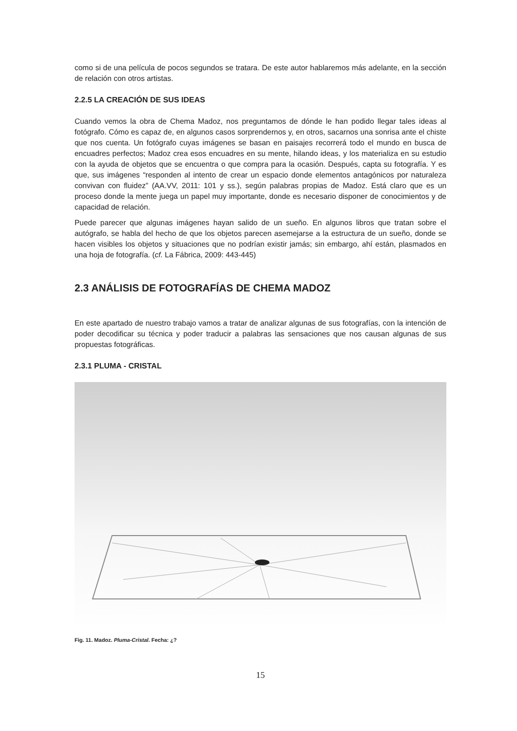como si de una película de pocos segundos se tratara. De este autor hablaremos más adelante, en la sección de relación con otros artistas.
2.2.5 LA CREACIÓN DE SUS IDEAS
Cuando vemos la obra de Chema Madoz, nos preguntamos de dónde le han podido llegar tales ideas al fotógrafo. Cómo es capaz de, en algunos casos sorprendernos y, en otros, sacarnos una sonrisa ante el chiste que nos cuenta. Un fotógrafo cuyas imágenes se basan en paisajes recorrerá todo el mundo en busca de encuadres perfectos; Madoz crea esos encuadres en su mente, hilando ideas, y los materializa en su estudio con la ayuda de objetos que se encuentra o que compra para la ocasión. Después, capta su fotografía. Y es que, sus imágenes “responden al intento de crear un espacio donde elementos antagónicos por naturaleza convivan con fluidez” (AA.VV, 2011: 101 y ss.), según palabras propias de Madoz. Está claro que es un proceso donde la mente juega un papel muy importante, donde es necesario disponer de conocimientos y de capacidad de relación.
Puede parecer que algunas imágenes hayan salido de un sueño. En algunos libros que tratan sobre el autógrafo, se habla del hecho de que los objetos parecen asemejarse a la estructura de un sueño, donde se hacen visibles los objetos y situaciones que no podrían existir jamás; sin embargo, ahí están, plasmados en una hoja de fotografía. (cf. La Fábrica, 2009: 443-445)
2.3 ANÁLISIS DE FOTOGRAFÍAS DE CHEMA MADOZ
En este apartado de nuestro trabajo vamos a tratar de analizar algunas de sus fotografías, con la intención de poder decodificar su técnica y poder traducir a palabras las sensaciones que nos causan algunas de sus propuestas fotográficas.
2.3.1 PLUMA - CRISTAL
Fig. 11. Madoz. Pluma-Cristal. Fecha: ¿?
15